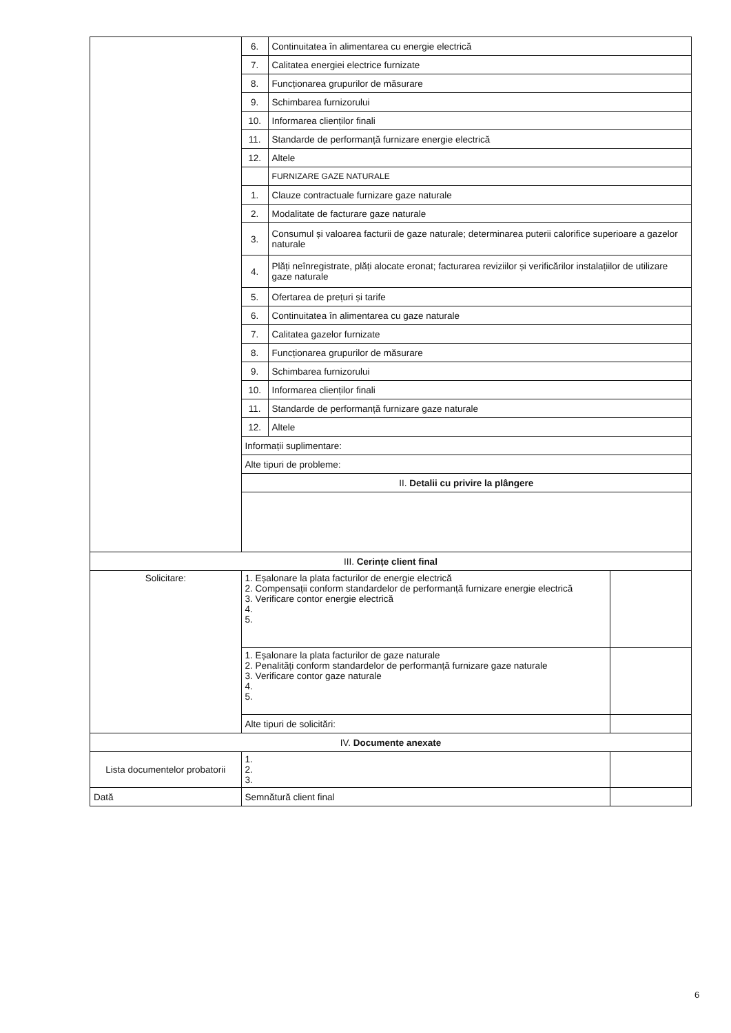| | 6. | Continuitatea în alimentarea cu energie electrică | |
| | 7. | Calitatea energiei electrice furnizate | |
| | 8. | Funcționarea grupurilor de măsurare | |
| | 9. | Schimbarea furnizorului | |
| | 10. | Informarea clienților finali | |
| | 11. | Standarde de performanță furnizare energie electrică | |
| | 12. | Altele | |
| | | FURNIZARE GAZE NATURALE | |
| | 1. | Clauze contractuale furnizare gaze naturale | |
| | 2. | Modalitate de facturare gaze naturale | |
| | 3. | Consumul și valoarea facturii de gaze naturale; determinarea puterii calorifice superioare a gazelor naturale | |
| | 4. | Plăți neînregistrate, plăți alocate eronat; facturarea reviziilor și verificărilor instalațiilor de utilizare gaze naturale | |
| | 5. | Ofertarea de prețuri și tarife | |
| | 6. | Continuitatea în alimentarea cu gaze naturale | |
| | 7. | Calitatea gazelor furnizate | |
| | 8. | Funcționarea grupurilor de măsurare | |
| | 9. | Schimbarea furnizorului | |
| | 10. | Informarea clienților finali | |
| | 11. | Standarde de performanță furnizare gaze naturale | |
| | 12. | Altele | |
| | Informații suplimentare: | | |
| | Alte tipuri de probleme: | | |
| | II. Detalii cu privire la plângere | | |
| III. Cerințe client final | | | |
| Solicitare: | 1. Eșalonare la plata facturilor de energie electrică 2. Compensații conform standardelor de performanță furnizare energie electrică 3. Verificare contor energie electrică 4. 5. | | |
| | 1. Eșalonare la plata facturilor de gaze naturale 2. Penalități conform standardelor de performanță furnizare gaze naturale 3. Verificare contor gaze naturale 4. 5. | | |
| | Alte tipuri de solicitări: | | |
| IV. Documente anexate | | | |
| Lista documentelor probatorii | 1. 2. 3. | | |
| Dată | Semnătură client final | | |
6